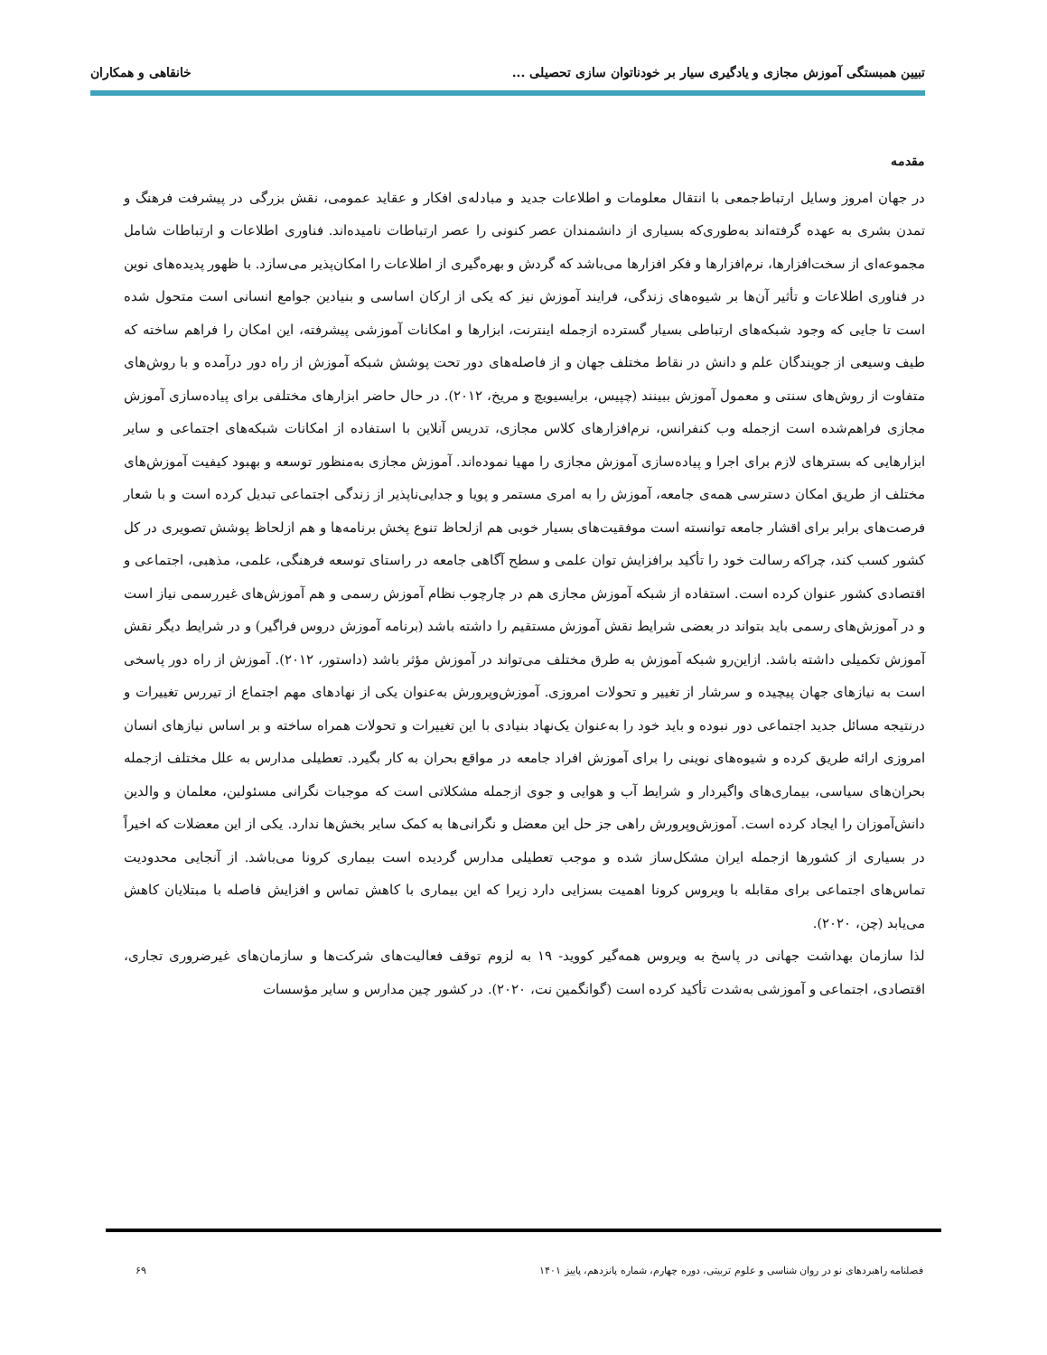تبیین همبستگی آموزش مجازی و یادگیری سیار بر خودناتوان سازی تحصیلی ... خانقاهی و همکاران
مقدمه
در جهان امروز وسایل ارتباط‌جمعی با انتقال معلومات و اطلاعات جدید و مبادله‌ی افکار و عقاید عمومی، نقش بزرگی در پیشرفت فرهنگ و تمدن بشری به عهده گرفته‌اند به‌طوری‌که بسیاری از دانشمندان عصر کنونی را عصر ارتباطات نامیده‌اند. فناوری اطلاعات و ارتباطات شامل مجموعه‌ای از سخت‌افزارها، نرم‌افزارها و فکر افزارها می‌باشد که گردش و بهره‌گیری از اطلاعات را امکان‌پذیر می‌سازد. با ظهور پدیده‌های نوین در فناوری اطلاعات و تأثیر آن‌ها بر شیوه‌های زندگی، فرایند آموزش نیز که یکی از ارکان اساسی و بنیادین جوامع انسانی است متحول شده است تا جایی که وجود شبکه‌های ارتباطی بسیار گسترده ازجمله اینترنت، ابزارها و امکانات آموزشی پیشرفته، این امکان را فراهم ساخته که طیف وسیعی از جویندگان علم و دانش در نقاط مختلف جهان و از فاصله‌های دور تحت پوشش شبکه آموزش از راه دور درآمده و با روش‌های متفاوت از روش‌های سنتی و معمول آموزش ببینند (چپیس، برایسیویچ و مریخ، ۲۰۱۲). در حال حاضر ابزارهای مختلفی برای پیاده‌سازی آموزش مجازی فراهم‌شده است ازجمله وب کنفرانس، نرم‌افزارهای کلاس مجازی، تدریس آنلاین با استفاده از امکانات شبکه‌های اجتماعی و سایر ابزارهایی که بسترهای لازم برای اجرا و پیاده‌سازی آموزش مجازی را مهیا نموده‌اند. آموزش مجازی به‌منظور توسعه و بهبود کیفیت آموزش‌های مختلف از طریق امکان دسترسی همه‌ی جامعه، آموزش را به امری مستمر و پویا و جدایی‌ناپذیر از زندگی اجتماعی تبدیل کرده است و با شعار فرصت‌های برابر برای اقشار جامعه توانسته است موفقیت‌های بسیار خوبی هم ازلحاظ تنوع پخش برنامه‌ها و هم ازلحاظ پوشش تصویری در کل کشور کسب کند، چراکه رسالت خود را تأکید برافزایش توان علمی و سطح آگاهی جامعه در راستای توسعه فرهنگی، علمی، مذهبی، اجتماعی و اقتصادی کشور عنوان کرده است. استفاده از شبکه آموزش مجازی هم در چارچوب نظام آموزش رسمی و هم آموزش‌های غیررسمی نیاز است و در آموزش‌های رسمی باید بتواند در بعضی شرایط نقش آموزش مستقیم را داشته باشد (برنامه آموزش دروس فراگیر) و در شرایط دیگر نقش آموزش تکمیلی داشته باشد. ازاین‌رو شبکه آموزش به طرق مختلف می‌تواند در آموزش مؤثر باشد (داستور، ۲۰۱۲). آموزش از راه دور پاسخی است به نیازهای جهان پیچیده و سرشار از تغییر و تحولات امروزی. آموزش‌وپرورش به‌عنوان یکی از نهادهای مهم اجتماع از تیررس تغییرات و درنتیجه مسائل جدید اجتماعی دور نبوده و باید خود را به‌عنوان یک‌نهاد بنیادی با این تغییرات و تحولات همراه ساخته و بر اساس نیازهای انسان امروزی ارائه طریق کرده و شیوه‌های نوینی را برای آموزش افراد جامعه در مواقع بحران به کار بگیرد. تعطیلی مدارس به علل مختلف ازجمله بحران‌های سیاسی، بیماری‌های واگیردار و شرایط آب و هوایی و جوی ازجمله مشکلاتی است که موجبات نگرانی مسئولین، معلمان و والدین دانش‌آموزان را ایجاد کرده است. آموزش‌وپرورش راهی جز حل این معضل و نگرانی‌ها به کمک سایر بخش‌ها ندارد. یکی از این معضلات که اخیراً در بسیاری از کشورها ازجمله ایران مشکل‌ساز شده و موجب تعطیلی مدارس گردیده است بیماری کرونا می‌باشد. از آنجایی محدودیت تماس‌های اجتماعی برای مقابله با ویروس کرونا اهمیت بسزایی دارد زیرا که این بیماری با کاهش تماس و افزایش فاصله با مبتلایان کاهش می‌یابد (چن، ۲۰۲۰).
لذا سازمان بهداشت جهانی در پاسخ به ویروس همه‌گیر کووید- ۱۹ به لزوم توقف فعالیت‌های شرکت‌ها و سازمان‌های غیرضروری تجاری، اقتصادی، اجتماعی و آموزشی به‌شدت تأکید کرده است (گوانگمین نت، ۲۰۲۰). در کشور چین مدارس و سایر مؤسسات
فصلنامه راهبردهای نو در روان شناسی و علوم تربیتی، دوره چهارم، شماره پانزدهم، پاییز ۱۴۰۱ ۶۹